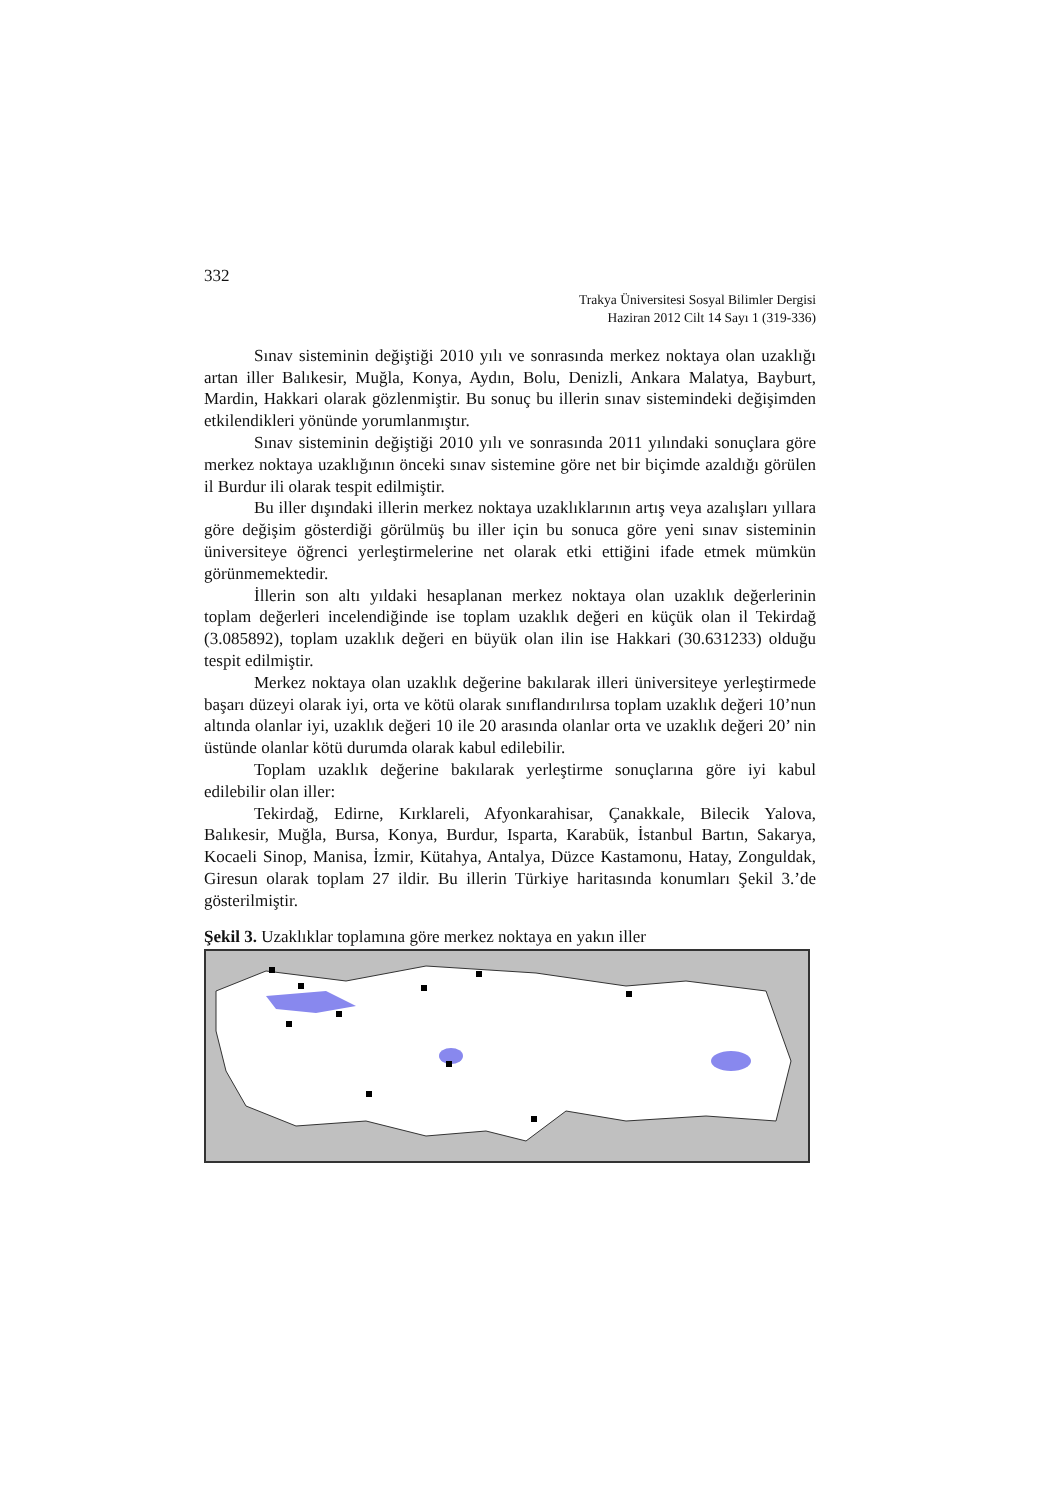332
Trakya Üniversitesi Sosyal Bilimler Dergisi
Haziran 2012 Cilt 14 Sayı 1 (319-336)
Sınav sisteminin değiştiği 2010 yılı ve sonrasında merkez noktaya olan uzaklığı artan iller Balıkesir, Muğla, Konya, Aydın, Bolu, Denizli, Ankara Malatya, Bayburt, Mardin, Hakkari olarak gözlenmiştir. Bu sonuç bu illerin sınav sistemindeki değişimden etkilendikleri yönünde yorumlanmıştır.
Sınav sisteminin değiştiği 2010 yılı ve sonrasında 2011 yılındaki sonuçlara göre merkez noktaya uzaklığının önceki sınav sistemine göre net bir biçimde azaldığı görülen il Burdur ili olarak tespit edilmiştir.
Bu iller dışındaki illerin merkez noktaya uzaklıklarının artış veya azalışları yıllara göre değişim gösterdiği görülmüş bu iller için bu sonuca göre yeni sınav sisteminin üniversiteye öğrenci yerleştirmelerine net olarak etki ettiğini ifade etmek mümkün görünmemektedir.
İllerin son altı yıldaki hesaplanan merkez noktaya olan uzaklık değerlerinin toplam değerleri incelendiğinde ise toplam uzaklık değeri en küçük olan il Tekirdağ (3.085892), toplam uzaklık değeri en büyük olan ilin ise Hakkari (30.631233) olduğu tespit edilmiştir.
Merkez noktaya olan uzaklık değerine bakılarak illeri üniversiteye yerleştirmede başarı düzeyi olarak iyi, orta ve kötü olarak sınıflandırılırsa toplam uzaklık değeri 10’nun altında olanlar iyi, uzaklık değeri 10 ile 20 arasında olanlar orta ve uzaklık değeri 20’ nin üstünde olanlar kötü durumda olarak kabul edilebilir.
Toplam uzaklık değerine bakılarak yerleştirme sonuçlarına göre iyi kabul edilebilir olan iller:
Tekirdağ, Edirne, Kırklareli, Afyonkarahisar, Çanakkale, Bilecik Yalova, Balıkesir, Muğla, Bursa, Konya, Burdur, Isparta, Karabük, İstanbul Bartın, Sakarya, Kocaeli Sinop, Manisa, İzmir, Kütahya, Antalya, Düzce Kastamonu, Hatay, Zonguldak, Giresun olarak toplam 27 ildir. Bu illerin Türkiye haritasında konumları Şekil 3.’de gösterilmiştir.
Şekil 3. Uzaklıklar toplamına göre merkez noktaya en yakın iller